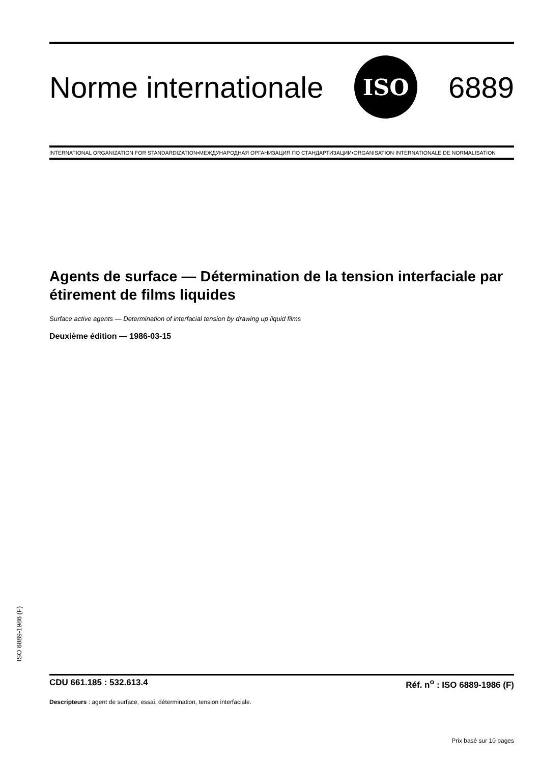Norme internationale ISO 6889
INTERNATIONAL ORGANIZATION FOR STANDARDIZATION•МЕЖДУНАРОДНАЯ ОРГАНИЗАЦИЯ ПО СТАНДАРТИЗАЦИИ•ORGANISATION INTERNATIONALE DE NORMALISATION
Agents de surface — Détermination de la tension interfaciale par étirement de films liquides
Surface active agents — Determination of interfacial tension by drawing up liquid films
Deuxième édition — 1986-03-15
CDU 661.185 : 532.613.4 Réf. n<sup>o</sup> : ISO 6889-1986 (F)
Descripteurs : agent de surface, essai, détermination, tension interfaciale.
Prix basé sur 10 pages
ISO 6889-1986 (F)